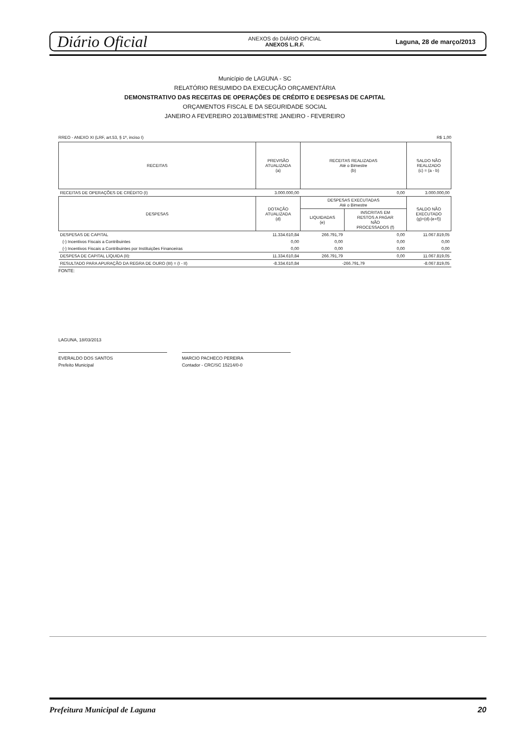Diário Oficial
ANEXOS do DIÁRIO OFICIAL
ANEXOS L.R.F.
Laguna, 28 de março/2013
Município de LAGUNA - SC
RELATÓRIO RESUMIDO DA EXECUÇÃO ORÇAMENTÁRIA
DEMONSTRATIVO DAS RECEITAS DE OPERAÇÕES DE CRÉDITO E DESPESAS DE CAPITAL
ORÇAMENTOS FISCAL E DA SEGURIDADE SOCIAL
JANEIRO A FEVEREIRO 2013/BIMESTRE JANEIRO - FEVEREIRO
RREO - ANEXO XI (LRF, art.53, § 1º, inciso I) R$ 1,00
| RECEITAS | PREVISÃO ATUALIZADA (a) | RECEITAS REALIZADAS Até o Bimestre (b) | | SALDO NÃO REALIZADO (c) = (a - b) |
| --- | --- | --- | --- | --- |
| RECEITAS DE OPERAÇÕES DE CRÉDITO (I) | 3.000.000,00 | 0,00 | | 3.000.000,00 |
| DESPESAS | DOTAÇÃO ATUALIZADA (d) | DESPESAS EXECUTADAS Até o Bimestre | | SALDO NÃO EXECUTADO (g)=(d)-(e+f)) |
| | | LIQUIDADAS (e) | INSCRITAS EM RESTOS A PAGAR NÃO PROCESSADOS (f) | |
| DESPESAS DE CAPITAL | 11.334.610,84 | 266.791,79 | 0,00 | 11.067.819,05 |
| (-) Incentivos Fiscais a Contribuintes | 0,00 | 0,00 | 0,00 | 0,00 |
| (-) Incentivos Fiscais a Contribuintes por Instituições Financeiras | 0,00 | 0,00 | 0,00 | 0,00 |
| DESPESA DE CAPITAL LÍQUIDA (II): | 11.334.610,84 | 266.791,79 | 0,00 | 11.067.819,05 |
| RESULTADO PARA APURAÇÃO DA REGRA DE OURO (III) = (I - II) | -8.334.610,84 | -266.791,79 | | -8.067.819,05 |
FONTE:
LAGUNA, 18/03/2013
EVERALDO DOS SANTOS
Prefeito Municipal
MARCIO PACHECO PEREIRA
Contador - CRC/SC 15214/0-0
Prefeitura Municipal de Laguna 20